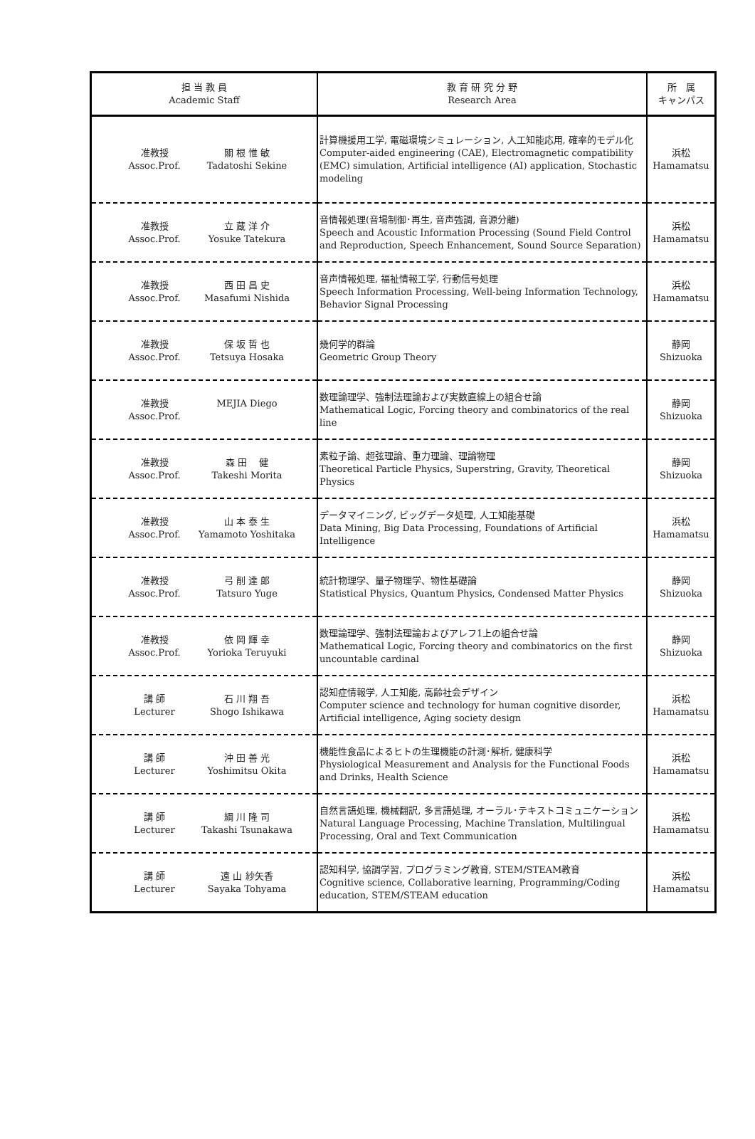| 担 当 教 員 Academic Staff | 教 育 研 究 分 野 Research Area | 所 属 キャンパス |
| --- | --- | --- |
| 准教授 Assoc.Prof. 關 根 惟 敏 Tadatoshi Sekine | 計算機援用工学, 電磁環境シミュレーション, 人工知能応用, 確率的モデル化 Computer-aided engineering (CAE), Electromagnetic compatibility (EMC) simulation, Artificial intelligence (AI) application, Stochastic modeling | 浜松 Hamamatsu |
| 准教授 Assoc.Prof. 立 蔵 洋 介 Yosuke Tatekura | 音情報処理(音場制御･再生, 音声強調, 音源分離) Speech and Acoustic Information Processing (Sound Field Control and Reproduction, Speech Enhancement, Sound Source Separation) | 浜松 Hamamatsu |
| 准教授 Assoc.Prof. 西 田 昌 史 Masafumi Nishida | 音声情報処理, 福祉情報工学, 行動信号処理 Speech Information Processing, Well-being Information Technology, Behavior Signal Processing | 浜松 Hamamatsu |
| 准教授 Assoc.Prof. 保 坂 哲 也 Tetsuya Hosaka | 幾何学的群論 Geometric Group Theory | 静岡 Shizuoka |
| 准教授 Assoc.Prof. MEJIA Diego | 数理論理学、強制法理論および実数直線上の組合せ論 Mathematical Logic, Forcing theory and combinatorics of the real line | 静岡 Shizuoka |
| 准教授 Assoc.Prof. 森 田 健 Takeshi Morita | 素粒子論、超弦理論、重力理論、理論物理 Theoretical Particle Physics, Superstring, Gravity, Theoretical Physics | 静岡 Shizuoka |
| 准教授 Assoc.Prof. 山 本 泰 生 Yamamoto Yoshitaka | データマイニング, ビッグデータ処理, 人工知能基礎 Data Mining, Big Data Processing, Foundations of Artificial Intelligence | 浜松 Hamamatsu |
| 准教授 Assoc.Prof. 弓 削 達 郎 Tatsuro Yuge | 統計物理学、量子物理学、物性基礎論 Statistical Physics, Quantum Physics, Condensed Matter Physics | 静岡 Shizuoka |
| 准教授 Assoc.Prof. 依 岡 輝 幸 Yorioka Teruyuki | 数理論理学、強制法理論およびアレフ1上の組合せ論 Mathematical Logic, Forcing theory and combinatorics on the first uncountable cardinal | 静岡 Shizuoka |
| 講 師 Lecturer 石 川 翔 吾 Shogo Ishikawa | 認知症情報学, 人工知能, 高齢社会デザイン Computer science and technology for human cognitive disorder, Artificial intelligence, Aging society design | 浜松 Hamamatsu |
| 講 師 Lecturer 沖 田 善 光 Yoshimitsu Okita | 機能性食品によるヒトの生理機能の計測･解析, 健康科学 Physiological Measurement and Analysis for the Functional Foods and Drinks, Health Science | 浜松 Hamamatsu |
| 講 師 Lecturer 綱 川 隆 司 Takashi Tsunakawa | 自然言語処理, 機械翻訳, 多言語処理, オーラル･テキストコミュニケーション Natural Language Processing, Machine Translation, Multilingual Processing, Oral and Text Communication | 浜松 Hamamatsu |
| 講 師 Lecturer 遠 山 紗矢香 Sayaka Tohyama | 認知科学, 協調学習, プログラミング教育, STEM/STEAM教育 Cognitive science, Collaborative learning, Programming/Coding education, STEM/STEAM education | 浜松 Hamamatsu |